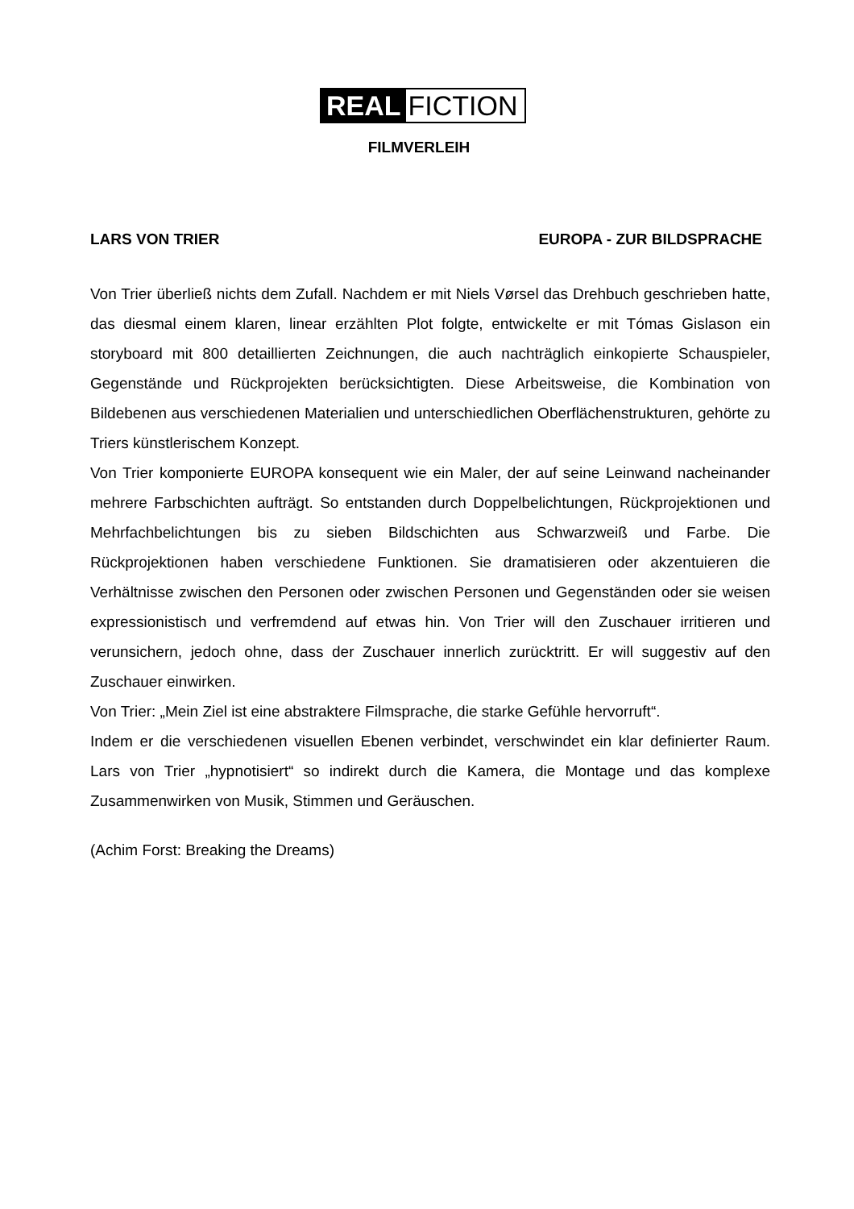REAL FICTION
FILMVERLEIH
LARS VON TRIER EUROPA - ZUR BILDSPRACHE
Von Trier überließ nichts dem Zufall. Nachdem er mit Niels Vørsel das Drehbuch geschrieben hatte, das diesmal einem klaren, linear erzählten Plot folgte, entwickelte er mit Tómas Gislason ein storyboard mit 800 detaillierten Zeichnungen, die auch nachträglich einkopierte Schauspieler, Gegenstände und Rückprojekten berücksichtigten. Diese Arbeitsweise, die Kombination von Bildebenen aus verschiedenen Materialien und unterschiedlichen Oberflächenstrukturen, gehörte zu Triers künstlerischem Konzept.
Von Trier komponierte EUROPA konsequent wie ein Maler, der auf seine Leinwand nacheinander mehrere Farbschichten aufträgt. So entstanden durch Doppelbelichtungen, Rückprojektionen und Mehrfachbelichtungen bis zu sieben Bildschichten aus Schwarzweiß und Farbe. Die Rückprojektionen haben verschiedene Funktionen. Sie dramatisieren oder akzentuieren die Verhältnisse zwischen den Personen oder zwischen Personen und Gegenständen oder sie weisen expressionistisch und verfremdend auf etwas hin. Von Trier will den Zuschauer irritieren und verunsichern, jedoch ohne, dass der Zuschauer innerlich zurücktritt. Er will suggestiv auf den Zuschauer einwirken.
Von Trier: „Mein Ziel ist eine abstraktere Filmsprache, die starke Gefühle hervorruft“.
Indem er die verschiedenen visuellen Ebenen verbindet, verschwindet ein klar definierter Raum. Lars von Trier „hypnotisiert“ so indirekt durch die Kamera, die Montage und das komplexe Zusammenwirken von Musik, Stimmen und Geräuschen.
(Achim Forst: Breaking the Dreams)